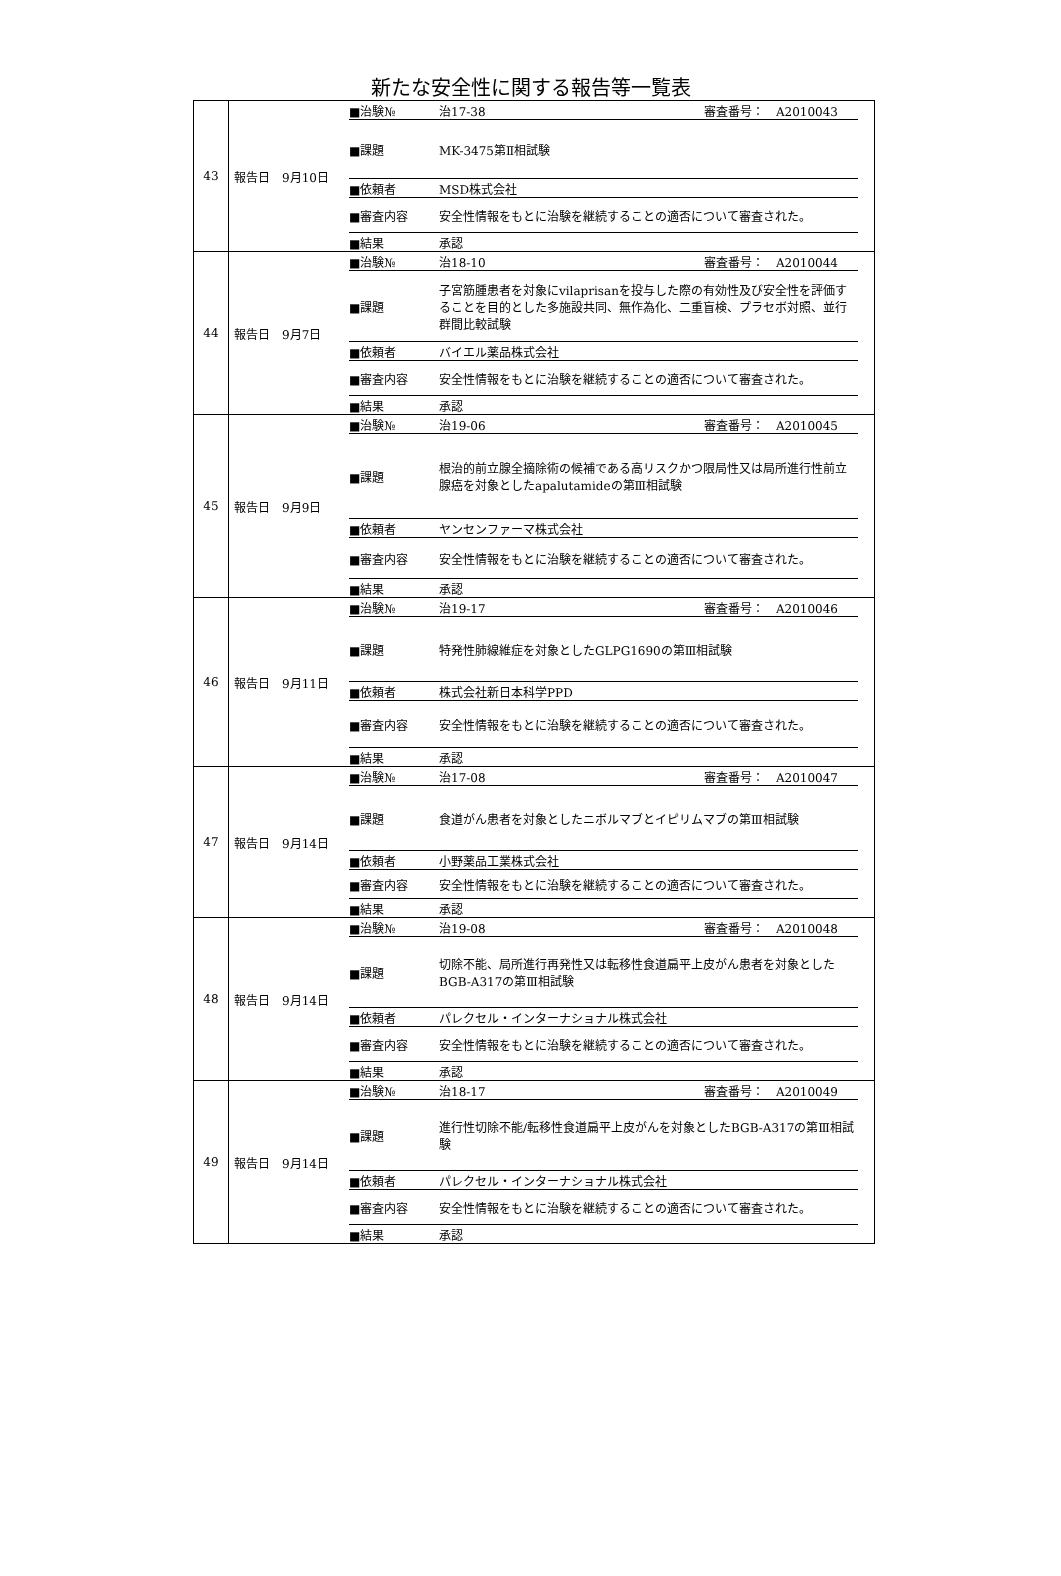新たな安全性に関する報告等一覧表
| 43 | 報告日 9月10日 ■治験№ 治17-38 審査番号： A2010043 ■課題 MK-3475第Ⅱ相試験 ■依頼者 MSD株式会社 ■審査内容 安全性情報をもとに治験を継続することの適否について審査された。 ■結果 承認 |
| 44 | 報告日 9月7日 ■治験№ 治18-10 審査番号： A2010044 ■課題 子宮筋腫患者を対象にvilaprisanを投与した際の有効性及び安全性を評価することを目的とした多施設共同、無作為化、二重盲検、プラセボ対照、並行群間比較試験 ■依頼者 バイエル薬品株式会社 ■審査内容 安全性情報をもとに治験を継続することの適否について審査された。 ■結果 承認 |
| 45 | 報告日 9月9日 ■治験№ 治19-06 審査番号： A2010045 ■課題 根治的前立腺全摘除術の候補である高リスクかつ限局性又は局所進行性前立腺癌を対象としたapalutamideの第Ⅲ相試験 ■依頼者 ヤンセンファーマ株式会社 ■審査内容 安全性情報をもとに治験を継続することの適否について審査された。 ■結果 承認 |
| 46 | 報告日 9月11日 ■治験№ 治19-17 審査番号： A2010046 ■課題 特発性肺線維症を対象としたGLPG1690の第Ⅲ相試験 ■依頼者 株式会社新日本科学PPD ■審査内容 安全性情報をもとに治験を継続することの適否について審査された。 ■結果 承認 |
| 47 | 報告日 9月14日 ■治験№ 治17-08 審査番号： A2010047 ■課題 食道がん患者を対象としたニボルマブとイピリムマブの第Ⅲ相試験 ■依頼者 小野薬品工業株式会社 ■審査内容 安全性情報をもとに治験を継続することの適否について審査された。 ■結果 承認 |
| 48 | 報告日 9月14日 ■治験№ 治19-08 審査番号： A2010048 ■課題 切除不能、局所進行再発性又は転移性食道扁平上皮がん患者を対象としたBGB-A317の第Ⅲ相試験 ■依頼者 パレクセル・インターナショナル株式会社 ■審査内容 安全性情報をもとに治験を継続することの適否について審査された。 ■結果 承認 |
| 49 | 報告日 9月14日 ■治験№ 治18-17 審査番号： A2010049 ■課題 進行性切除不能/転移性食道扁平上皮がんを対象としたBGB-A317の第Ⅲ相試験 ■依頼者 パレクセル・インターナショナル株式会社 ■審査内容 安全性情報をもとに治験を継続することの適否について審査された。 ■結果 承認 |